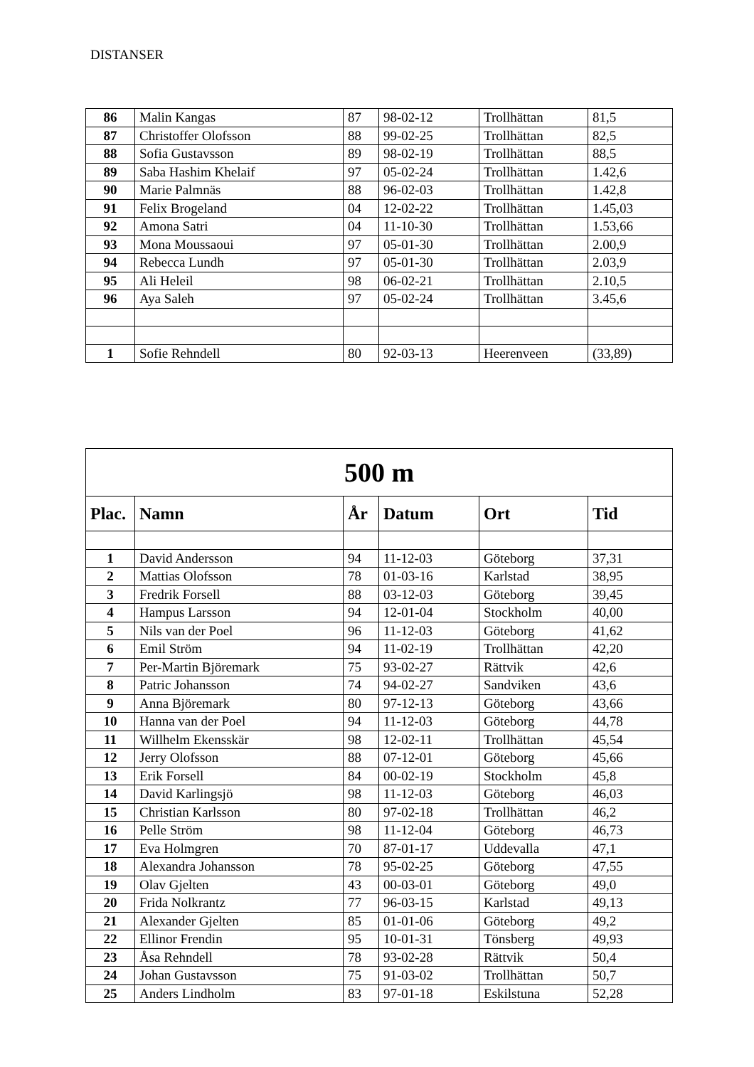DISTANSER
| 86 | Malin Kangas | 87 | 98-02-12 | Trollhättan | 81,5 |
| 87 | Christoffer Olofsson | 88 | 99-02-25 | Trollhättan | 82,5 |
| 88 | Sofia Gustavsson | 89 | 98-02-19 | Trollhättan | 88,5 |
| 89 | Saba Hashim Khelaif | 97 | 05-02-24 | Trollhättan | 1.42,6 |
| 90 | Marie Palmnäs | 88 | 96-02-03 | Trollhättan | 1.42,8 |
| 91 | Felix Brogeland | 04 | 12-02-22 | Trollhättan | 1.45,03 |
| 92 | Amona Satri | 04 | 11-10-30 | Trollhättan | 1.53,66 |
| 93 | Mona Moussaoui | 97 | 05-01-30 | Trollhättan | 2.00,9 |
| 94 | Rebecca Lundh | 97 | 05-01-30 | Trollhättan | 2.03,9 |
| 95 | Ali Heleil | 98 | 06-02-21 | Trollhättan | 2.10,5 |
| 96 | Aya Saleh | 97 | 05-02-24 | Trollhättan | 3.45,6 |
| 1 | Sofie Rehndell | 80 | 92-03-13 | Heerenveen | (33,89) |
| 500 m | | | | | |
| Plac. | Namn | År | Datum | Ort | Tid |
| 1 | David Andersson | 94 | 11-12-03 | Göteborg | 37,31 |
| 2 | Mattias Olofsson | 78 | 01-03-16 | Karlstad | 38,95 |
| 3 | Fredrik Forsell | 88 | 03-12-03 | Göteborg | 39,45 |
| 4 | Hampus Larsson | 94 | 12-01-04 | Stockholm | 40,00 |
| 5 | Nils van der Poel | 96 | 11-12-03 | Göteborg | 41,62 |
| 6 | Emil Ström | 94 | 11-02-19 | Trollhättan | 42,20 |
| 7 | Per-Martin Björemark | 75 | 93-02-27 | Rättvik | 42,6 |
| 8 | Patric Johansson | 74 | 94-02-27 | Sandviken | 43,6 |
| 9 | Anna Björemark | 80 | 97-12-13 | Göteborg | 43,66 |
| 10 | Hanna van der Poel | 94 | 11-12-03 | Göteborg | 44,78 |
| 11 | Willhelm Ekensskär | 98 | 12-02-11 | Trollhättan | 45,54 |
| 12 | Jerry Olofsson | 88 | 07-12-01 | Göteborg | 45,66 |
| 13 | Erik Forsell | 84 | 00-02-19 | Stockholm | 45,8 |
| 14 | David Karlingsjö | 98 | 11-12-03 | Göteborg | 46,03 |
| 15 | Christian Karlsson | 80 | 97-02-18 | Trollhättan | 46,2 |
| 16 | Pelle Ström | 98 | 11-12-04 | Göteborg | 46,73 |
| 17 | Eva Holmgren | 70 | 87-01-17 | Uddevalla | 47,1 |
| 18 | Alexandra Johansson | 78 | 95-02-25 | Göteborg | 47,55 |
| 19 | Olav Gjelten | 43 | 00-03-01 | Göteborg | 49,0 |
| 20 | Frida Nolkrantz | 77 | 96-03-15 | Karlstad | 49,13 |
| 21 | Alexander Gjelten | 85 | 01-01-06 | Göteborg | 49,2 |
| 22 | Ellinor Frendin | 95 | 10-01-31 | Tönsberg | 49,93 |
| 23 | Åsa Rehndell | 78 | 93-02-28 | Rättvik | 50,4 |
| 24 | Johan Gustavsson | 75 | 91-03-02 | Trollhättan | 50,7 |
| 25 | Anders Lindholm | 83 | 97-01-18 | Eskilstuna | 52,28 |